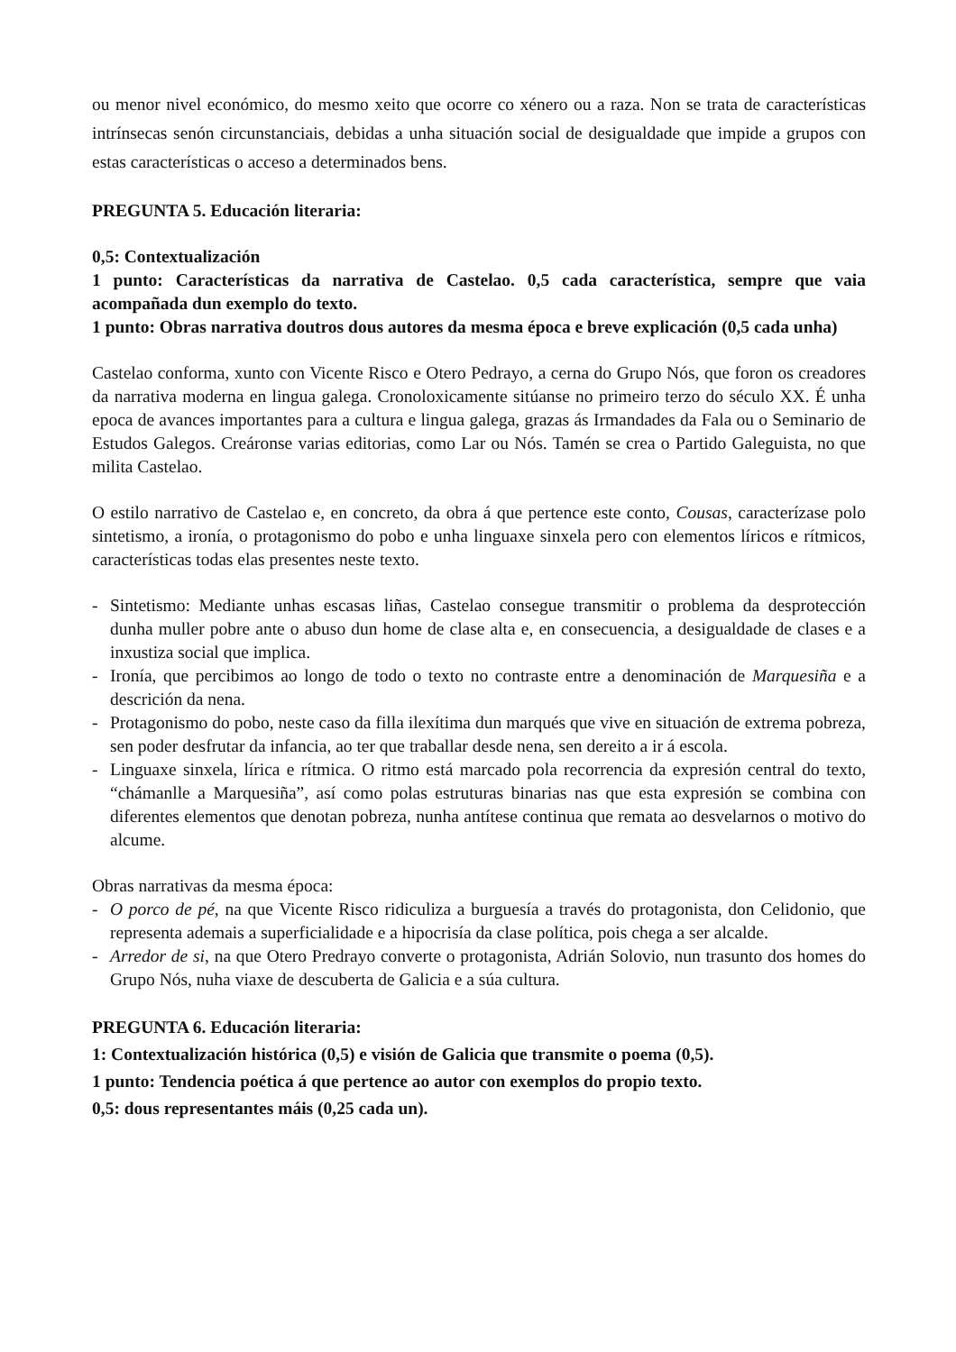ou menor nivel económico, do mesmo xeito que ocorre co xénero ou a raza. Non se trata de características intrínsecas senón circunstanciais, debidas a unha situación social de desigualdade que impide a grupos con estas características o acceso a determinados bens.
PREGUNTA 5. Educación literaria:
0,5: Contextualización
1 punto: Características da narrativa de Castelao. 0,5 cada característica, sempre que vaia acompañada dun exemplo do texto.
1 punto: Obras narrativa doutros dous autores da mesma época e breve explicación (0,5 cada unha)
Castelao conforma, xunto con Vicente Risco e Otero Pedrayo, a cerna do Grupo Nós, que foron os creadores da narrativa moderna en lingua galega. Cronoloxicamente sitúanse no primeiro terzo do século XX. É unha epoca de avances importantes para a cultura e lingua galega, grazas ás Irmandades da Fala ou o Seminario de Estudos Galegos. Creáronse varias editorias, como Lar ou Nós. Tamén se crea o Partido Galeguista, no que milita Castelao.
O estilo narrativo de Castelao e, en concreto, da obra á que pertence este conto, Cousas, caracterízase polo sintetismo, a ironía, o protagonismo do pobo e unha linguaxe sinxela pero con elementos líricos e rítmicos, características todas elas presentes neste texto.
- Sintetismo: Mediante unhas escasas liñas, Castelao consegue transmitir o problema da desprotección dunha muller pobre ante o abuso dun home de clase alta e, en consecuencia, a desigualdade de clases e a inxustiza social que implica.
- Ironía, que percibimos ao longo de todo o texto no contraste entre a denominación de Marquesiña e a descrición da nena.
- Protagonismo do pobo, neste caso da filla ilexítima dun marqués que vive en situación de extrema pobreza, sen poder desfrutar da infancia, ao ter que traballar desde nena, sen dereito a ir á escola.
- Linguaxe sinxela, lírica e rítmica. O ritmo está marcado pola recorrencia da expresión central do texto, “chámanlle a Marquesiña”, así como polas estruturas binarias nas que esta expresión se combina con diferentes elementos que denotan pobreza, nunha antítese continua que remata ao desvelarnos o motivo do alcume.
Obras narrativas da mesma época:
- O porco de pé, na que Vicente Risco ridiculiza a burguesía a través do protagonista, don Celidonio, que representa ademais a superficialidade e a hipocrisía da clase política, pois chega a ser alcalde.
- Arredor de si, na que Otero Predrayo converte o protagonista, Adrián Solovio, nun trasunto dos homes do Grupo Nós, nuha viaxe de descuberta de Galicia e a súa cultura.
PREGUNTA 6. Educación literaria:
1: Contextualización histórica (0,5) e visión de Galicia que transmite o poema (0,5).
1 punto: Tendencia poética á que pertence ao autor con exemplos do propio texto.
0,5: dous representantes máis (0,25 cada un).